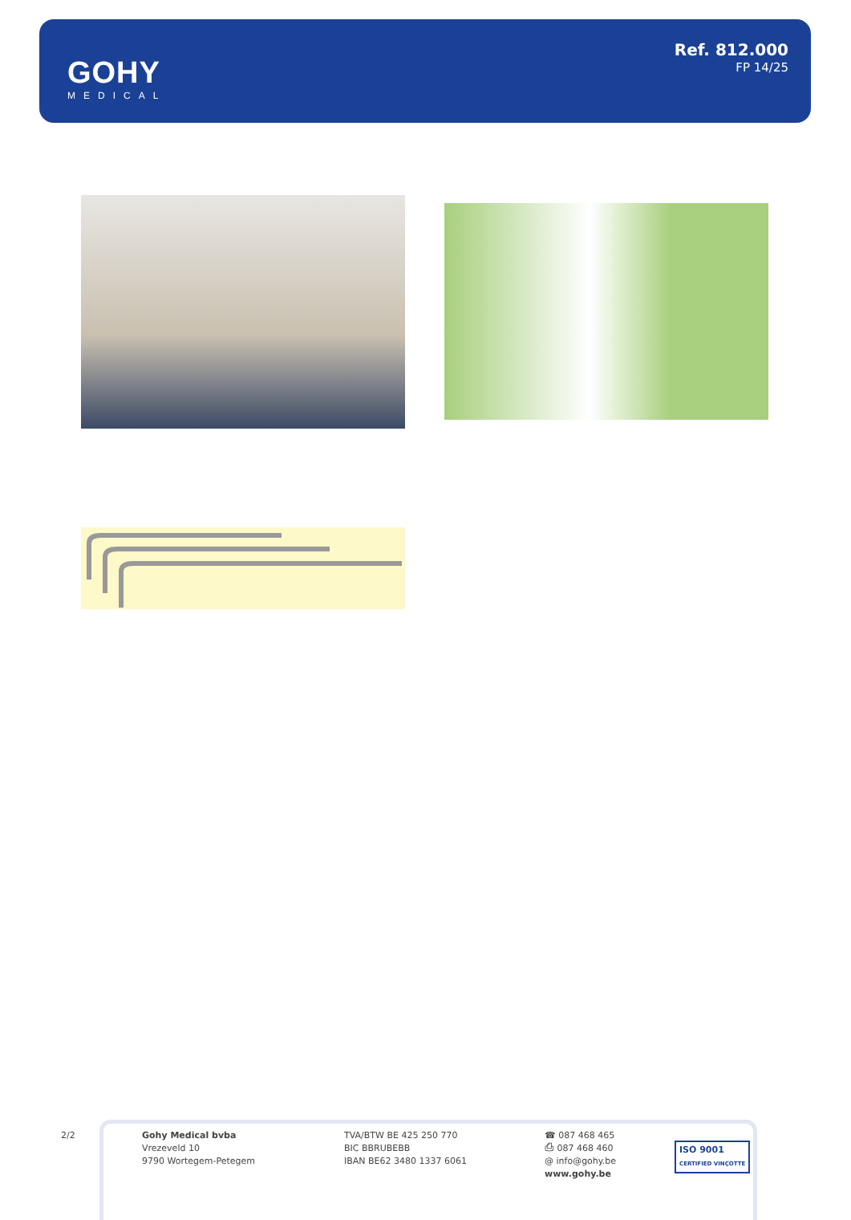GOHY
MEDICAL
Ref. 812.000
FP 14/25
2/2
Gohy Medical bvba
Vrezeveld 10
9790 Wortegem-Petegem
TVA/BTW BE 425 250 770
BIC BBRUBEBB
IBAN BE62 3480 1337 6061
☎ 087 468 465
⎙ 087 468 460
@ info@gohy.be
www.gohy.be
ISO 9001
CERTIFIED VINÇOTTE